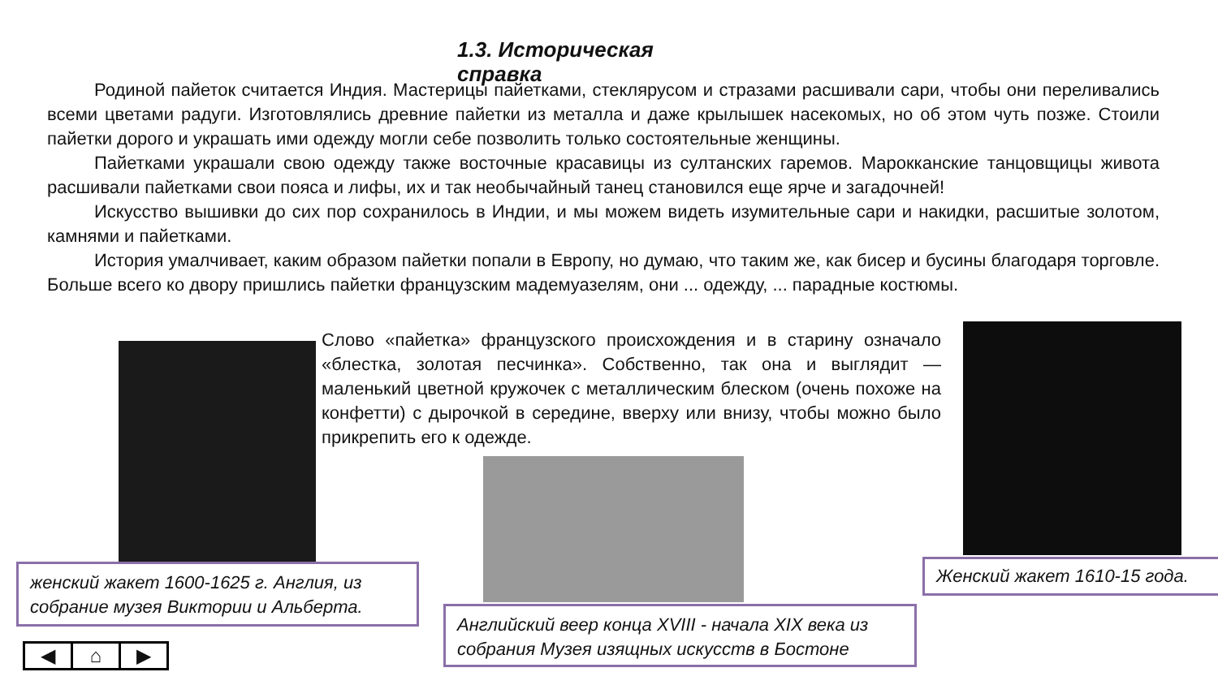1.3. Историческая справка
Родиной пайеток считается Индия. Мастерицы пайетками, стеклярусом и стразами расшивали сари, чтобы они переливались всеми цветами радуги. Изготовлялись древние пайетки из металла и даже крылышек насекомых, но об этом чуть позже. Стоили пайетки дорого и украшать ими одежду могли себе позволить только состоятельные женщины.
Пайетками украшали свою одежду также восточные красавицы из султанских гаремов. Марокканские танцовщицы живота расшивали пайетками свои пояса и лифы, их и так необычайный танец становился еще ярче и загадочней!
Искусство вышивки до сих пор сохранилось в Индии, и мы можем видеть изумительные сари и накидки, расшитые золотом, камнями и пайетками.
История умалчивает, каким образом пайетки попали в Европу, но думаю, что таким же, как бисер и бусины благодаря торговле. Больше всего ко двору пришлись пайетки французским мадемуазелям, они ... одежду, ... парадные костюмы.
Слово «пайетка» французского происхождения и в старину означало «блестка, золотая песчинка». Собственно, так она и выглядит — маленький цветной кружочек с металлическим блеском (очень похоже на конфетти) с дырочкой в середине, вверху или внизу, чтобы можно было прикрепить его к одежде.
женский жакет 1600-1625 г. Англия, из собрание музея Виктории и Альберта.
Английский веер конца XVIII - начала XIX века из собрания Музея изящных искусств в Бостоне
Женский жакет 1610-15 года.
◀ ⌂ ▶